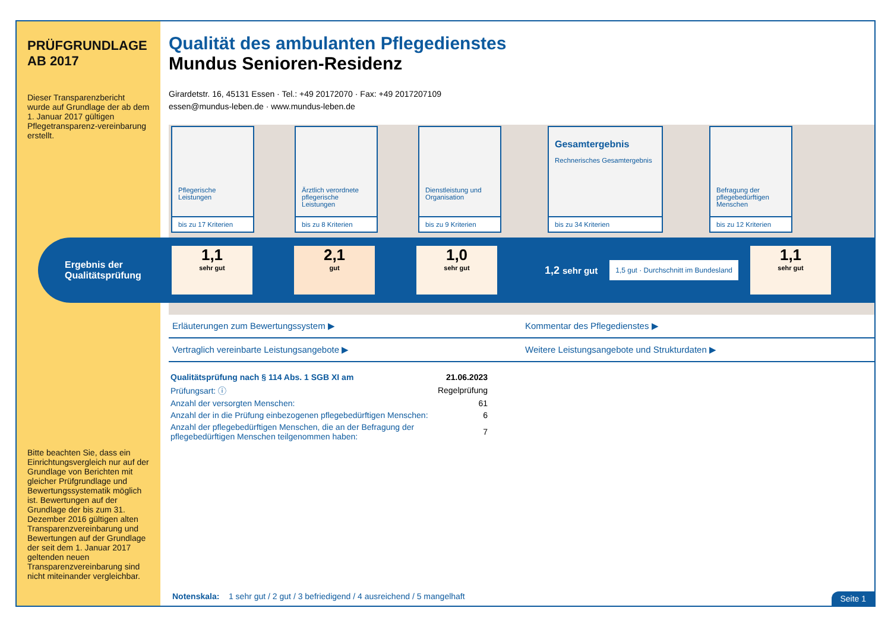PRÜFGRUNDLAGE AB 2017
Dieser Transparenzbericht wurde auf Grundlage der ab dem 1. Januar 2017 gültigen Pflegetransparenz-vereinbarung erstellt.
Bitte beachten Sie, dass ein Einrichtungsvergleich nur auf der Grundlage von Berichten mit gleicher Prüfgrundlage und Bewertungssystematik möglich ist. Bewertungen auf der Grundlage der bis zum 31. Dezember 2016 gültigen alten Transparenzvereinbarung und Bewertungen auf der Grundlage der seit dem 1. Januar 2017 geltenden neuen Transparenzvereinbarung sind nicht miteinander vergleichbar.
Qualität des ambulanten Pflegedienstes
Mundus Senioren-Residenz
Girardetstr. 16, 45131 Essen · Tel.: +49 20172070 · Fax: +49 2017207109
essen@mundus-leben.de · www.mundus-leben.de
Pflegerische Leistungen
bis zu 17 Kriterien
Ärztlich verordnete pflegerische Leistungen
bis zu 8 Kriterien
Dienstleistung und Organisation
bis zu 9 Kriterien
Gesamtergebnis
Rechnerisches Gesamtergebnis
bis zu 34 Kriterien
Befragung der pflegebedürftigen Menschen
bis zu 12 Kriterien
Ergebnis der Qualitätsprüfung
1,1
sehr gut
2,1
gut
1,0
sehr gut
1,2 sehr gut
1,5 gut · Durchschnitt im Bundesland
1,1
sehr gut
Erläuterungen zum Bewertungssystem ▶
Kommentar des Pflegedienstes ▶
Vertraglich vereinbarte Leistungsangebote ▶
Weitere Leistungsangebote und Strukturdaten ▶
| Qualitätsprüfung nach § 114 Abs. 1 SGB XI am | 21.06.2023 |
| Prüfungsart: ⓘ | Regelprüfung |
| Anzahl der versorgten Menschen: | 61 |
| Anzahl der in die Prüfung einbezogenen pflegebedürftigen Menschen: | 6 |
| Anzahl der pflegebedürftigen Menschen, die an der Befragung der pflegebedürftigen Menschen teilgenommen haben: | 7 |
Notenskala: 1 sehr gut / 2 gut / 3 befriedigend / 4 ausreichend / 5 mangelhaft
Seite 1